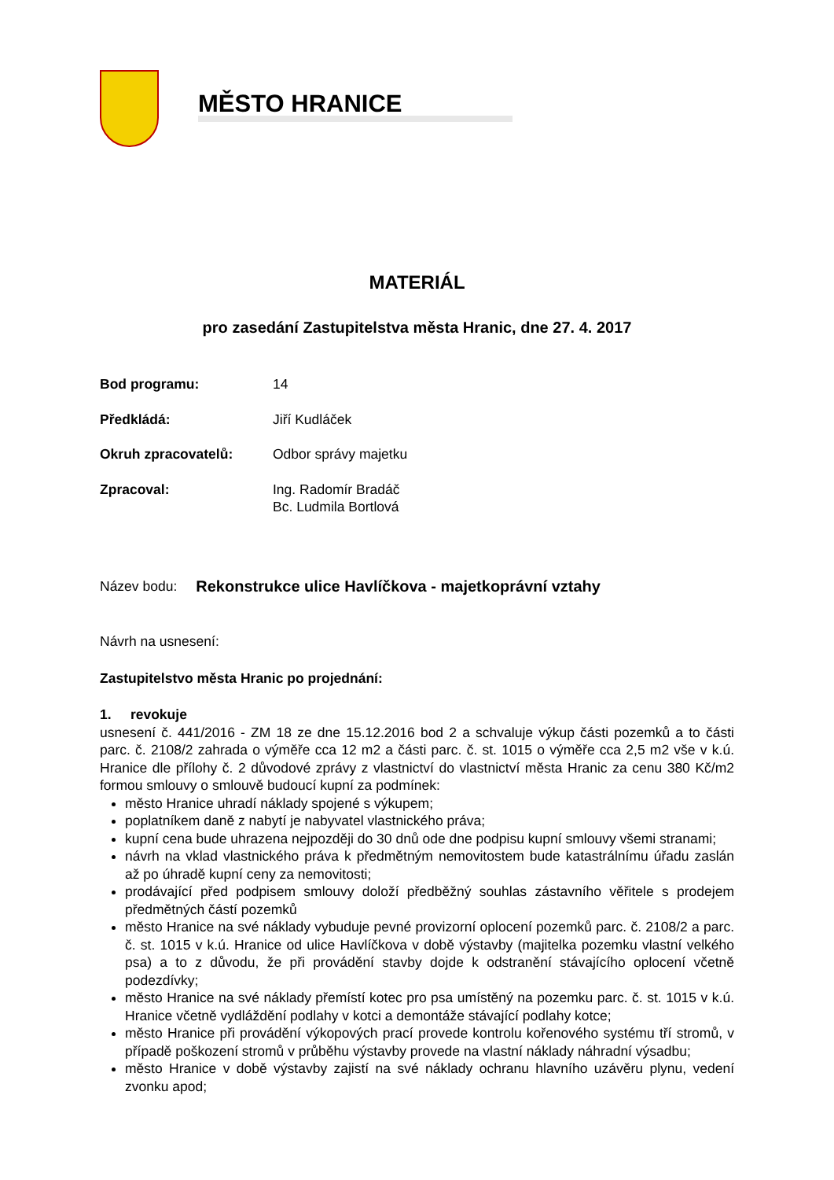MĚSTO HRANICE
MATERIÁL
pro zasedání Zastupitelstva města Hranic, dne 27. 4. 2017
Bod programu: 14
Předkládá: Jiří Kudláček
Okruh zpracovatelů: Odbor správy majetku
Zpracoval: Ing. Radomír Bradáč
Bc. Ludmila Bortlová
Název bodu: Rekonstrukce ulice Havlíčkova - majetkoprávní vztahy
Návrh na usnesení:
Zastupitelstvo města Hranic po projednání:
1. revokuje
usnesení č. 441/2016 - ZM 18 ze dne 15.12.2016 bod 2 a schvaluje výkup části pozemků a to části parc. č. 2108/2 zahrada o výměře cca 12 m2 a části parc. č. st. 1015 o výměře cca 2,5 m2 vše v k.ú. Hranice dle přílohy č. 2 důvodové zprávy z vlastnictví do vlastnictví města Hranic za cenu 380 Kč/m2 formou smlouvy o smlouvě budoucí kupní za podmínek:
město Hranice uhradí náklady spojené s výkupem;
poplatníkem daně z nabytí je nabyvatel vlastnického práva;
kupní cena bude uhrazena nejpozději do 30 dnů ode dne podpisu kupní smlouvy všemi stranami;
návrh na vklad vlastnického práva k předmětným nemovitostem bude katastrálnímu úřadu zaslán až po úhradě kupní ceny za nemovitosti;
prodávající před podpisem smlouvy doloží předběžný souhlas zástavního věřitele s prodejem předmětných částí pozemků
město Hranice na své náklady vybuduje pevné provizorní oplocení pozemků parc. č. 2108/2 a parc. č. st. 1015 v k.ú. Hranice od ulice Havlíčkova v době výstavby (majitelka pozemku vlastní velkého psa) a to z důvodu, že při provádění stavby dojde k odstranění stávajícího oplocení včetně podezdívky;
město Hranice na své náklady přemístí kotec pro psa umístěný na pozemku parc. č. st. 1015 v k.ú. Hranice včetně vydláždění podlahy v kotci a demontáže stávající podlahy kotce;
město Hranice při provádění výkopových prací provede kontrolu kořenového systému tří stromů, v případě poškození stromů v průběhu výstavby provede na vlastní náklady náhradní výsadbu;
město Hranice v době výstavby zajistí na své náklady ochranu hlavního uzávěru plynu, vedení zvonku apod;